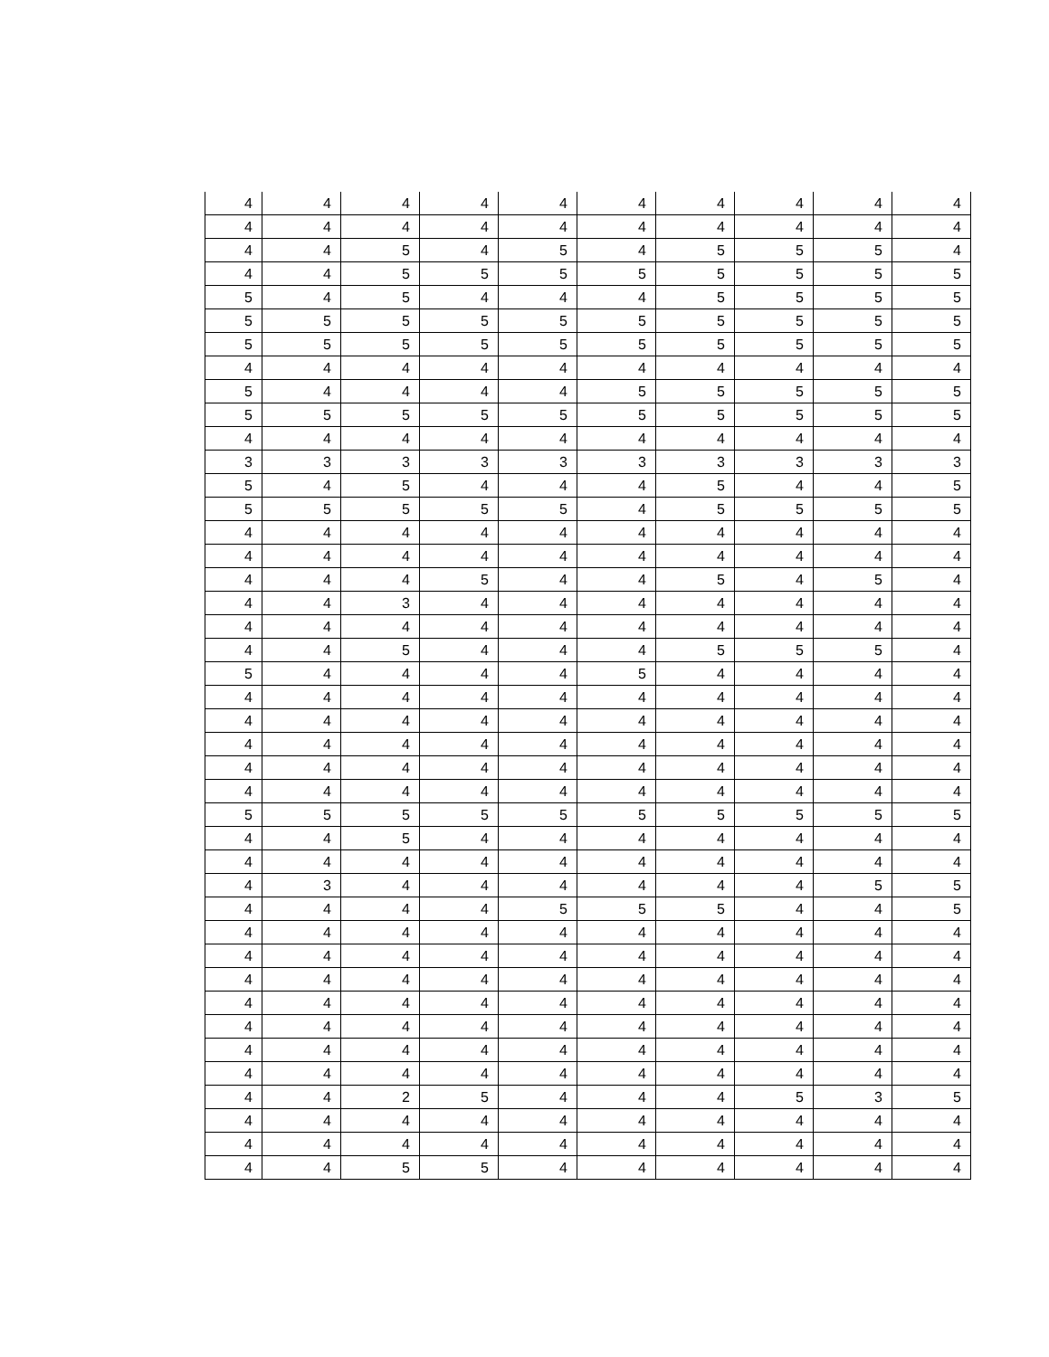| 4 | 4 | 4 | 4 | 4 | 4 | 4 | 4 | 4 | 4 |
| 4 | 4 | 4 | 4 | 4 | 4 | 4 | 4 | 4 | 4 |
| 4 | 4 | 5 | 4 | 5 | 4 | 5 | 5 | 5 | 4 |
| 4 | 4 | 5 | 5 | 5 | 5 | 5 | 5 | 5 | 5 |
| 5 | 4 | 5 | 4 | 4 | 4 | 5 | 5 | 5 | 5 |
| 5 | 5 | 5 | 5 | 5 | 5 | 5 | 5 | 5 | 5 |
| 5 | 5 | 5 | 5 | 5 | 5 | 5 | 5 | 5 | 5 |
| 4 | 4 | 4 | 4 | 4 | 4 | 4 | 4 | 4 | 4 |
| 5 | 4 | 4 | 4 | 4 | 5 | 5 | 5 | 5 | 5 |
| 5 | 5 | 5 | 5 | 5 | 5 | 5 | 5 | 5 | 5 |
| 4 | 4 | 4 | 4 | 4 | 4 | 4 | 4 | 4 | 4 |
| 3 | 3 | 3 | 3 | 3 | 3 | 3 | 3 | 3 | 3 |
| 5 | 4 | 5 | 4 | 4 | 4 | 5 | 4 | 4 | 5 |
| 5 | 5 | 5 | 5 | 5 | 4 | 5 | 5 | 5 | 5 |
| 4 | 4 | 4 | 4 | 4 | 4 | 4 | 4 | 4 | 4 |
| 4 | 4 | 4 | 4 | 4 | 4 | 4 | 4 | 4 | 4 |
| 4 | 4 | 4 | 5 | 4 | 4 | 5 | 4 | 5 | 4 |
| 4 | 4 | 3 | 4 | 4 | 4 | 4 | 4 | 4 | 4 |
| 4 | 4 | 4 | 4 | 4 | 4 | 4 | 4 | 4 | 4 |
| 4 | 4 | 5 | 4 | 4 | 4 | 5 | 5 | 5 | 4 |
| 5 | 4 | 4 | 4 | 4 | 5 | 4 | 4 | 4 | 4 |
| 4 | 4 | 4 | 4 | 4 | 4 | 4 | 4 | 4 | 4 |
| 4 | 4 | 4 | 4 | 4 | 4 | 4 | 4 | 4 | 4 |
| 4 | 4 | 4 | 4 | 4 | 4 | 4 | 4 | 4 | 4 |
| 4 | 4 | 4 | 4 | 4 | 4 | 4 | 4 | 4 | 4 |
| 4 | 4 | 4 | 4 | 4 | 4 | 4 | 4 | 4 | 4 |
| 5 | 5 | 5 | 5 | 5 | 5 | 5 | 5 | 5 | 5 |
| 4 | 4 | 5 | 4 | 4 | 4 | 4 | 4 | 4 | 4 |
| 4 | 4 | 4 | 4 | 4 | 4 | 4 | 4 | 4 | 4 |
| 4 | 3 | 4 | 4 | 4 | 4 | 4 | 4 | 5 | 5 |
| 4 | 4 | 4 | 4 | 5 | 5 | 5 | 4 | 4 | 5 |
| 4 | 4 | 4 | 4 | 4 | 4 | 4 | 4 | 4 | 4 |
| 4 | 4 | 4 | 4 | 4 | 4 | 4 | 4 | 4 | 4 |
| 4 | 4 | 4 | 4 | 4 | 4 | 4 | 4 | 4 | 4 |
| 4 | 4 | 4 | 4 | 4 | 4 | 4 | 4 | 4 | 4 |
| 4 | 4 | 4 | 4 | 4 | 4 | 4 | 4 | 4 | 4 |
| 4 | 4 | 4 | 4 | 4 | 4 | 4 | 4 | 4 | 4 |
| 4 | 4 | 4 | 4 | 4 | 4 | 4 | 4 | 4 | 4 |
| 4 | 4 | 2 | 5 | 4 | 4 | 4 | 5 | 3 | 5 |
| 4 | 4 | 4 | 4 | 4 | 4 | 4 | 4 | 4 | 4 |
| 4 | 4 | 4 | 4 | 4 | 4 | 4 | 4 | 4 | 4 |
| 4 | 4 | 5 | 5 | 4 | 4 | 4 | 4 | 4 | 4 |